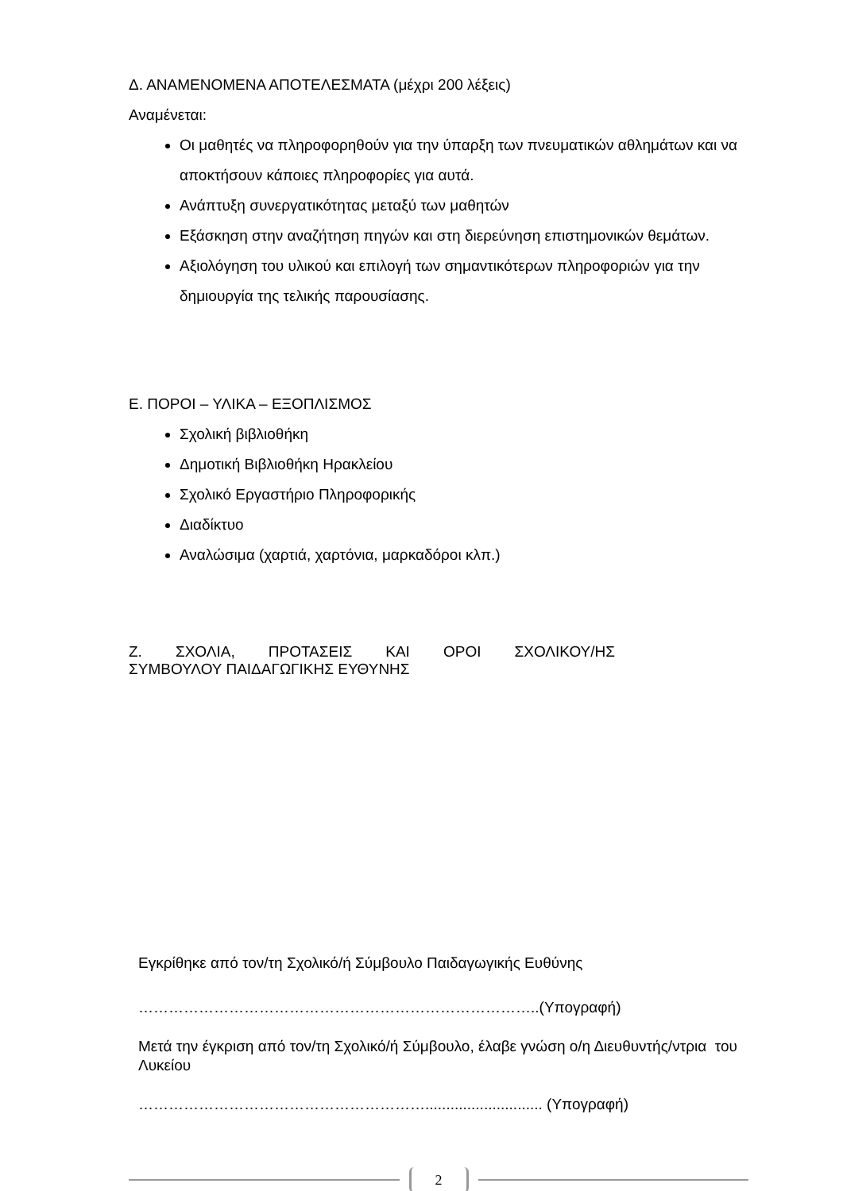Δ. ΑΝΑΜΕΝΟΜΕΝΑ ΑΠΟΤΕΛΕΣΜΑΤΑ (μέχρι 200 λέξεις)
Αναμένεται:
Οι μαθητές να πληροφορηθούν για την ύπαρξη των πνευματικών αθλημάτων και να αποκτήσουν κάποιες πληροφορίες για αυτά.
Ανάπτυξη συνεργατικότητας μεταξύ των μαθητών
Εξάσκηση στην αναζήτηση πηγών και στη διερεύνηση επιστημονικών θεμάτων.
Αξιολόγηση του υλικού και επιλογή των σημαντικότερων πληροφοριών για την δημιουργία της τελικής παρουσίασης.
Ε. ΠΟΡΟΙ – ΥΛΙΚΑ – ΕΞΟΠΛΙΣΜΟΣ
Σχολική βιβλιοθήκη
Δημοτική Βιβλιοθήκη Ηρακλείου
Σχολικό Εργαστήριο Πληροφορικής
Διαδίκτυο
Αναλώσιμα (χαρτιά, χαρτόνια, μαρκαδόροι κλπ.)
Ζ. ΣΧΟΛΙΑ, ΠΡΟΤΑΣΕΙΣ ΚΑΙ ΟΡΟΙ ΣΧΟΛΙΚΟΥ/ΗΣ
ΣΥΜΒΟΥΛΟΥ ΠΑΙΔΑΓΩΓΙΚΗΣ ΕΥΘΥΝΗΣ
Εγκρίθηκε από τον/τη Σχολικό/ή Σύμβουλο Παιδαγωγικής Ευθύνης
……………………………………………………………………..(Υπογραφή)
Μετά την έγκριση από τον/τη Σχολικό/ή Σύμβουλο, έλαβε γνώση ο/η Διευθυντής/ντρια του Λυκείου
…………………………………………………............................ (Υπογραφή)
2